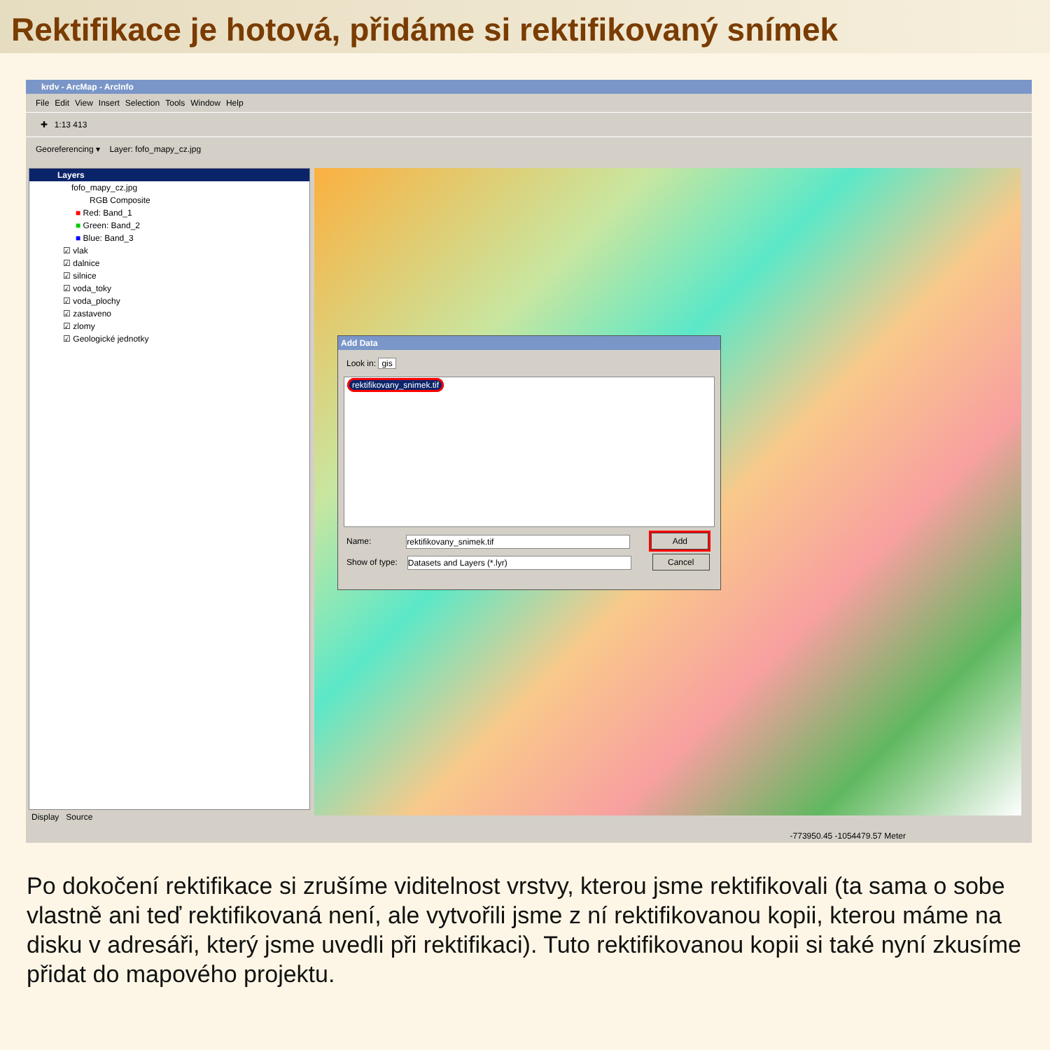Rektifikace je hotová, přidáme si rektifikovaný snímek
krdv - ArcMap - ArcInfo
File Edit View Insert Selection Tools Window Help
✚ 1:13 413
Georeferencing ▾ Layer: fofo_mapy_cz.jpg
Layers
fofo_mapy_cz.jpg
RGB Composite
■ Red: Band_1
■ Green: Band_2
■ Blue: Band_3
☑ vlak
☑ dalnice
☑ silnice
☑ voda_toky
☑ voda_plochy
☑ zastaveno
☑ zlomy
☑ Geologické jednotky
Display Source
Add Data
Look in: gis
rektifikovany_snimek.tif
Name: rektifikovany_snimek.tif Add
Show of type: Datasets and Layers (*.lyr) Cancel
-773950.45 -1054479.57 Meter
Po dokočení rektifikace si zrušíme viditelnost vrstvy, kterou jsme rektifikovali (ta sama o sobe vlastně ani teď rektifikovaná není, ale vytvořili jsme z ní rektifikovanou kopii, kterou máme na disku v adresáři, který jsme uvedli při rektifikaci). Tuto rektifikovanou kopii si také nyní zkusíme přidat do mapového projektu.